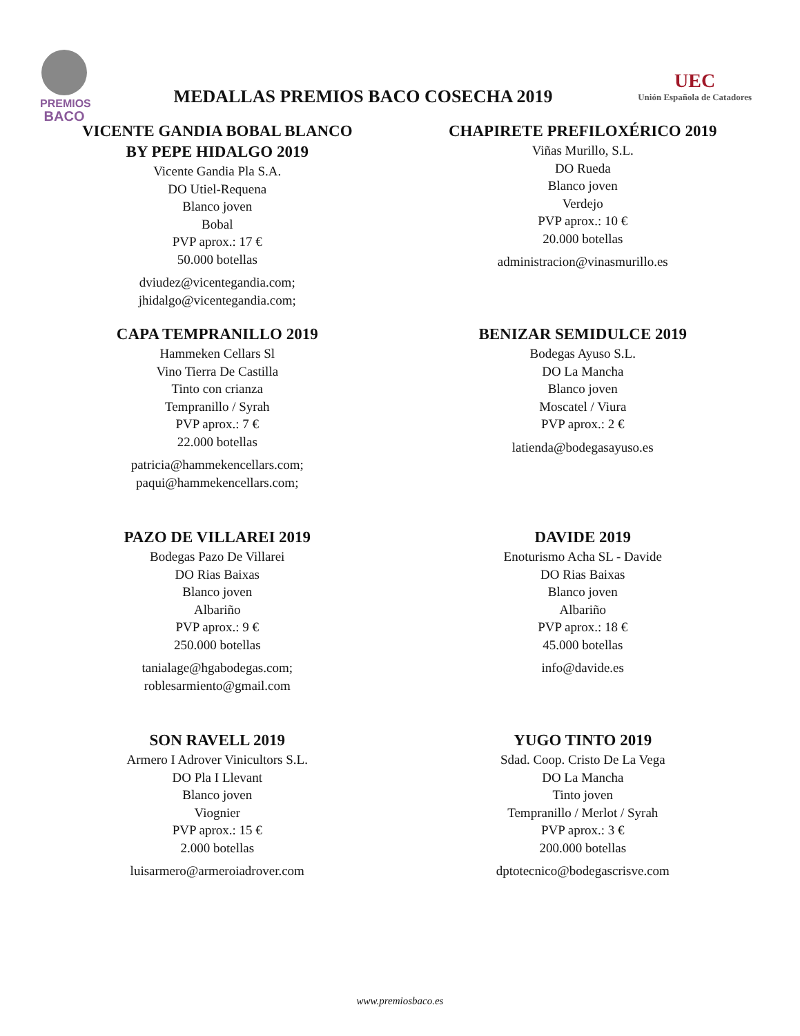PREMIOS
BACO
MEDALLAS PREMIOS BACO COSECHA 2019
UEC
Unión Española de Catadores
VICENTE GANDIA BOBAL BLANCO
BY PEPE HIDALGO 2019
Vicente Gandia Pla S.A.
DO Utiel-Requena
Blanco joven
Bobal
PVP aprox.: 17 €
50.000 botellas
dviudez@vicentegandia.com;
jhidalgo@vicentegandia.com;
CHAPIRETE PREFILOXÉRICO 2019
Viñas Murillo, S.L.
DO Rueda
Blanco joven
Verdejo
PVP aprox.: 10 €
20.000 botellas
administracion@vinasmurillo.es
CAPA TEMPRANILLO 2019
Hammeken Cellars Sl
Vino Tierra De Castilla
Tinto con crianza
Tempranillo / Syrah
PVP aprox.: 7 €
22.000 botellas
patricia@hammekencellars.com;
paqui@hammekencellars.com;
BENIZAR SEMIDULCE 2019
Bodegas Ayuso S.L.
DO La Mancha
Blanco joven
Moscatel / Viura
PVP aprox.: 2 €
latienda@bodegasayuso.es
PAZO DE VILLAREI 2019
Bodegas Pazo De Villarei
DO Rias Baixas
Blanco joven
Albariño
PVP aprox.: 9 €
250.000 botellas
tanialage@hgabodegas.com;
roblesarmiento@gmail.com
DAVIDE 2019
Enoturismo Acha SL - Davide
DO Rias Baixas
Blanco joven
Albariño
PVP aprox.: 18 €
45.000 botellas
info@davide.es
SON RAVELL 2019
Armero I Adrover Vinicultors S.L.
DO Pla I Llevant
Blanco joven
Viognier
PVP aprox.: 15 €
2.000 botellas
luisarmero@armeroiadrover.com
YUGO TINTO 2019
Sdad. Coop. Cristo De La Vega
DO La Mancha
Tinto joven
Tempranillo / Merlot / Syrah
PVP aprox.: 3 €
200.000 botellas
dptotecnico@bodegascrisve.com
www.premiosbaco.es